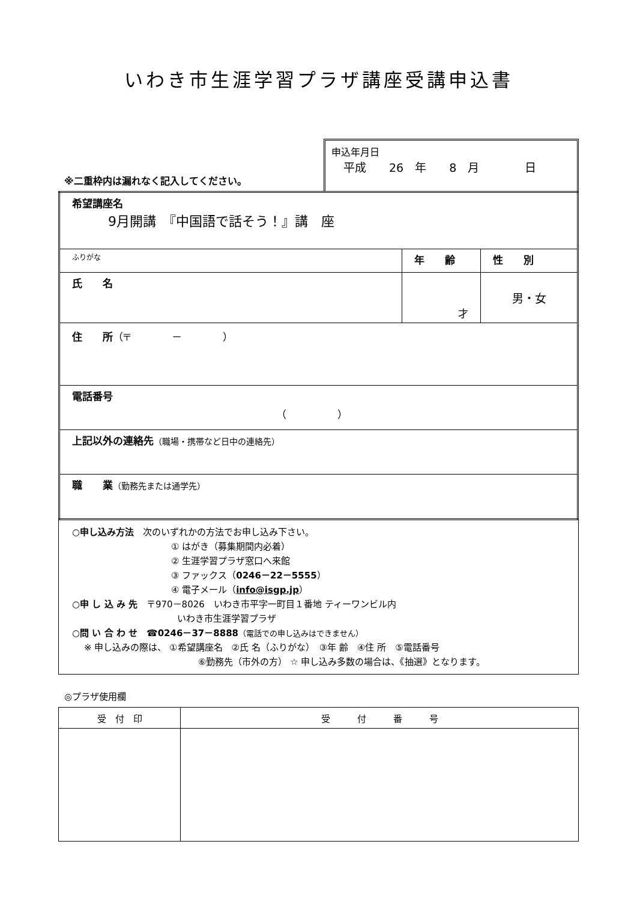いわき市生涯学習プラザ講座受講申込書
※二重枠内は漏れなく記入してください。
申込年月日
平成　　26　年　　8　月　　　　日
| 希望講座名 9月開講 『中国語で話そう！』講 座 | | |
| ふりがな | 年 齢 | 性 別 |
| 氏 名 | 才 | 男・女 |
| 住 所 （〒 － ） | | |
| 電話番号 （ ） | | |
| 上記以外の連絡先 （職場・携帯など日中の連絡先） | | |
| 職 業 （勤務先または通学先） | | |
○申し込み方法　次のいずれかの方法でお申し込み下さい。
① はがき（募集期間内必着）
② 生涯学習プラザ窓口へ来館
③ ファックス（0246－22－5555）
④ 電子メール（info@isgp.jp）
○申 し 込 み 先　〒970－8026　いわき市平字一町目１番地 ティーワンビル内
いわき市生涯学習プラザ
○問 い 合 わ せ　☎0246－37－8888（電話での申し込みはできません）
※ 申し込みの際は、 ①希望講座名　②氏 名（ふりがな）　③年 齢　④住 所　⑤電話番号
⑥勤務先（市外の方） ☆ 申し込み多数の場合は、《抽選》となります。
◎プラザ使用欄
| 受 付 印 | 受 付 番 号 |
| --- | --- |